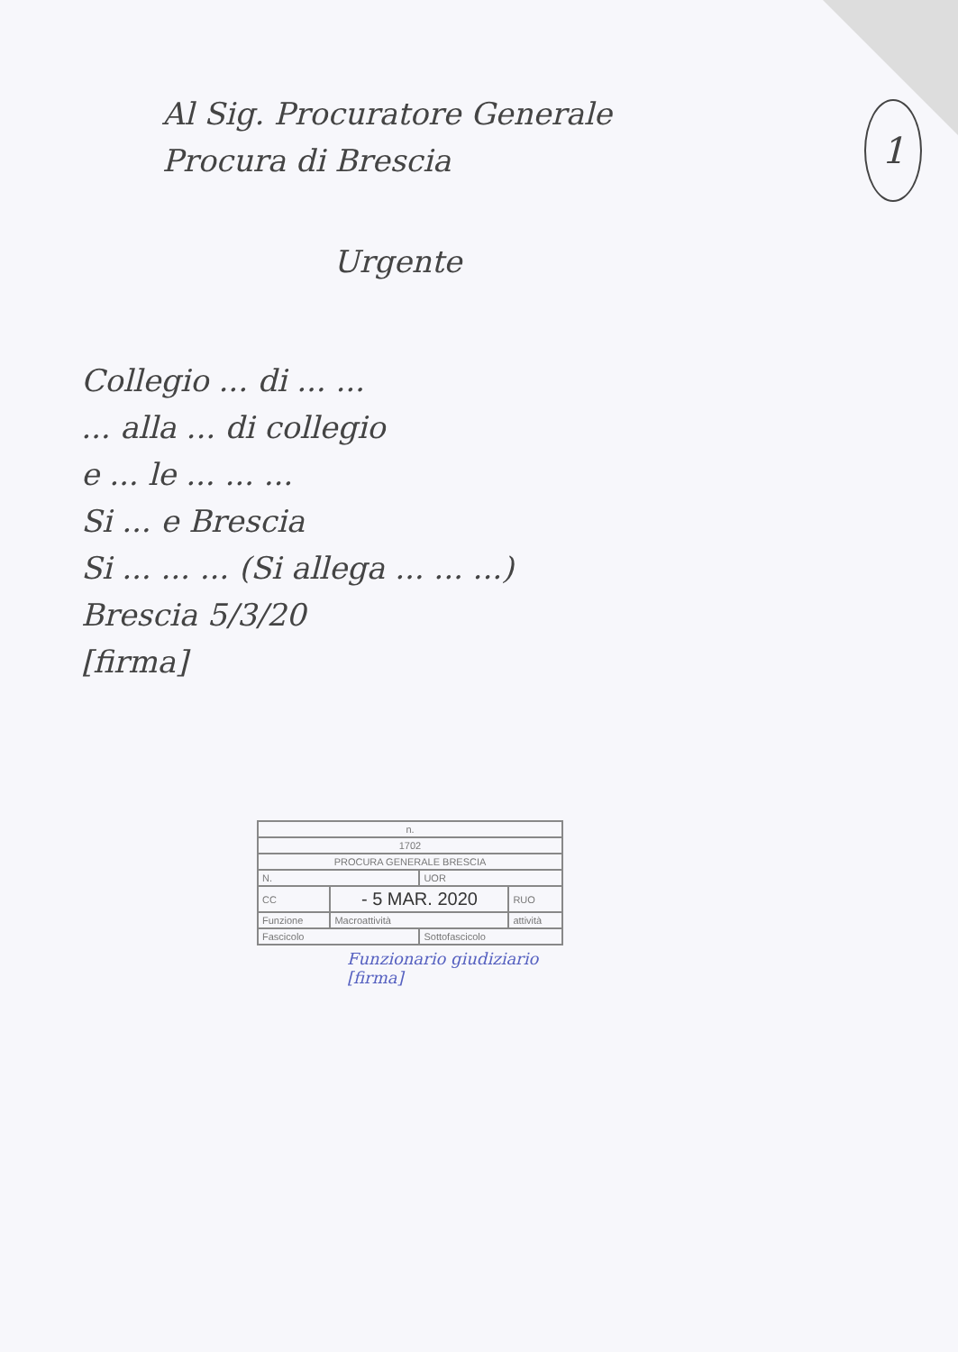1
Al Sig. Procuratore Generale
Procura di Brescia
Urgente
Collegio ... di ... ...
... alla ... di collegio
e ... le ... ... ...
Si ... e Brescia
Si ... ... ... (Si allega ... ... ...)
Brescia 5/3/20
[firma]
| n. | | | |
| 1702 | | | |
| PROCURA GENERALE BRESCIA | | | |
| N. | | UOR | |
| CC | - 5 MAR. 2020 | | RUO |
| Funzione | Macroattività | | attività |
| Fascicolo | | Sottofascicolo | |
Funzionario giudiziario
[firma]